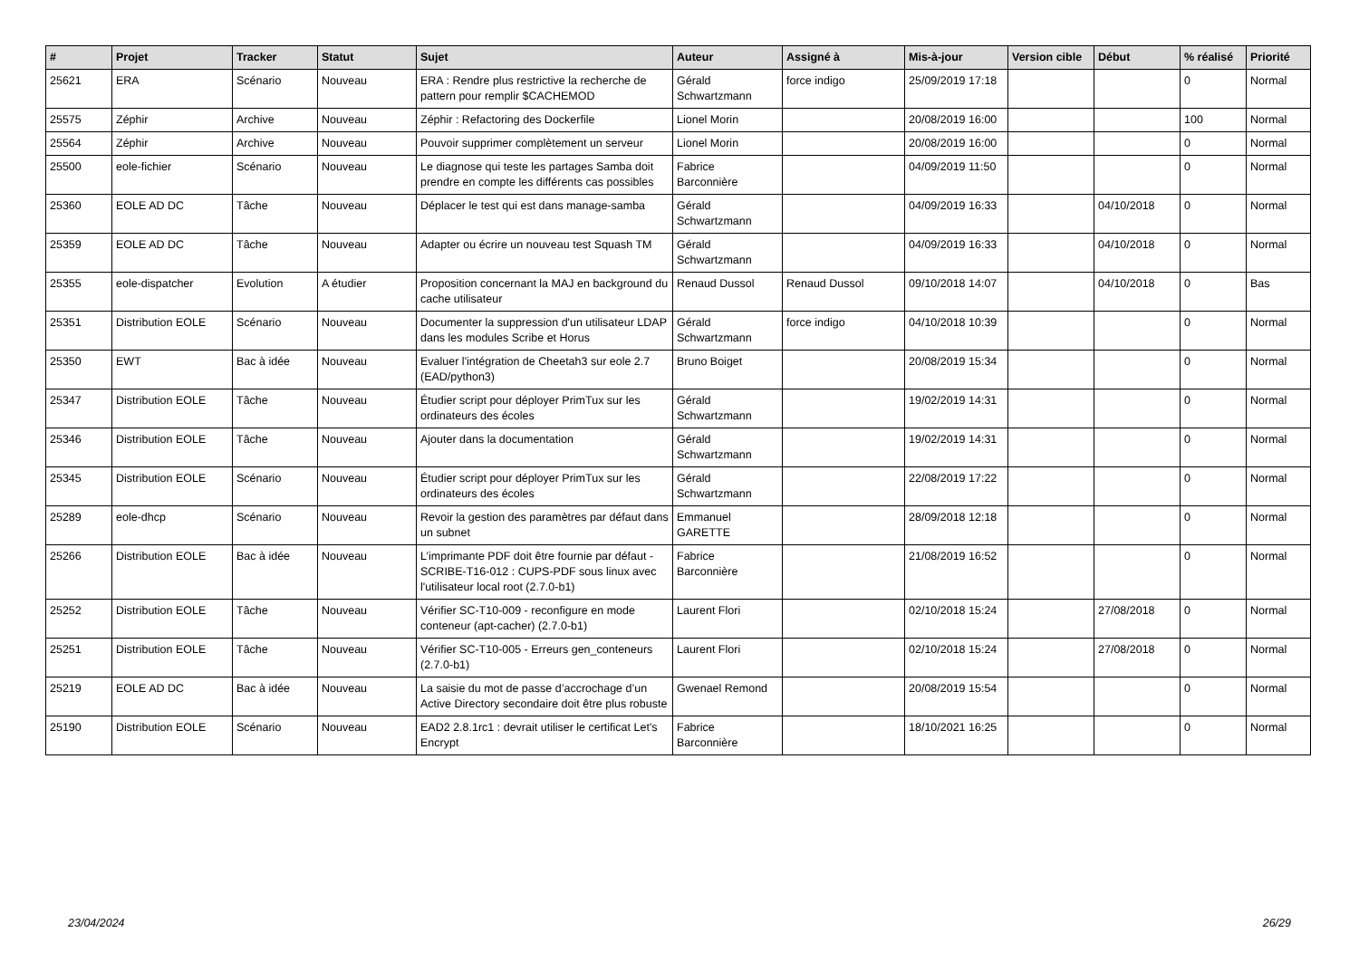| # | Projet | Tracker | Statut | Sujet | Auteur | Assigné à | Mis-à-jour | Version cible | Début | % réalisé | Priorité |
| --- | --- | --- | --- | --- | --- | --- | --- | --- | --- | --- | --- |
| 25621 | ERA | Scénario | Nouveau | ERA : Rendre plus restrictive la recherche de pattern pour remplir $CACHEMOD | Gérald Schwartzmann | force indigo | 25/09/2019 17:18 | | | 0 | Normal |
| 25575 | Zéphir | Archive | Nouveau | Zéphir : Refactoring des Dockerfile | Lionel Morin | | 20/08/2019 16:00 | | | 100 | Normal |
| 25564 | Zéphir | Archive | Nouveau | Pouvoir supprimer complètement un serveur | Lionel Morin | | 20/08/2019 16:00 | | | 0 | Normal |
| 25500 | eole-fichier | Scénario | Nouveau | Le diagnose qui teste les partages Samba doit prendre en compte les différents cas possibles | Fabrice Barconnière | | 04/09/2019 11:50 | | | 0 | Normal |
| 25360 | EOLE AD DC | Tâche | Nouveau | Déplacer le test qui est dans manage-samba | Gérald Schwartzmann | | 04/09/2019 16:33 | | 04/10/2018 | 0 | Normal |
| 25359 | EOLE AD DC | Tâche | Nouveau | Adapter ou écrire un nouveau test Squash TM | Gérald Schwartzmann | | 04/09/2019 16:33 | | 04/10/2018 | 0 | Normal |
| 25355 | eole-dispatcher | Evolution | A étudier | Proposition concernant la MAJ en background du cache utilisateur | Renaud Dussol | Renaud Dussol | 09/10/2018 14:07 | | 04/10/2018 | 0 | Bas |
| 25351 | Distribution EOLE | Scénario | Nouveau | Documenter la suppression d'un utilisateur LDAP dans les modules Scribe et Horus | Gérald Schwartzmann | force indigo | 04/10/2018 10:39 | | | 0 | Normal |
| 25350 | EWT | Bac à idée | Nouveau | Evaluer l'intégration de Cheetah3 sur eole 2.7 (EAD/python3) | Bruno Boiget | | 20/08/2019 15:34 | | | 0 | Normal |
| 25347 | Distribution EOLE | Tâche | Nouveau | Étudier script pour déployer PrimTux sur les ordinateurs des écoles | Gérald Schwartzmann | | 19/02/2019 14:31 | | | 0 | Normal |
| 25346 | Distribution EOLE | Tâche | Nouveau | Ajouter dans la documentation | Gérald Schwartzmann | | 19/02/2019 14:31 | | | 0 | Normal |
| 25345 | Distribution EOLE | Scénario | Nouveau | Étudier script pour déployer PrimTux sur les ordinateurs des écoles | Gérald Schwartzmann | | 22/08/2019 17:22 | | | 0 | Normal |
| 25289 | eole-dhcp | Scénario | Nouveau | Revoir la gestion des paramètres par défaut dans un subnet | Emmanuel GARETTE | | 28/09/2018 12:18 | | | 0 | Normal |
| 25266 | Distribution EOLE | Bac à idée | Nouveau | L’imprimante PDF doit être fournie par défaut - SCRIBE-T16-012 : CUPS-PDF sous linux avec l'utilisateur local root (2.7.0-b1) | Fabrice Barconnière | | 21/08/2019 16:52 | | | 0 | Normal |
| 25252 | Distribution EOLE | Tâche | Nouveau | Vérifier SC-T10-009 - reconfigure en mode conteneur (apt-cacher) (2.7.0-b1) | Laurent Flori | | 02/10/2018 15:24 | | 27/08/2018 | 0 | Normal |
| 25251 | Distribution EOLE | Tâche | Nouveau | Vérifier SC-T10-005 - Erreurs gen_conteneurs (2.7.0-b1) | Laurent Flori | | 02/10/2018 15:24 | | 27/08/2018 | 0 | Normal |
| 25219 | EOLE AD DC | Bac à idée | Nouveau | La saisie du mot de passe d’accrochage d’un Active Directory secondaire doit être plus robuste | Gwenael Remond | | 20/08/2019 15:54 | | | 0 | Normal |
| 25190 | Distribution EOLE | Scénario | Nouveau | EAD2 2.8.1rc1 : devrait utiliser le certificat Let's Encrypt | Fabrice Barconnière | | 18/10/2021 16:25 | | | 0 | Normal |
23/04/2024 26/29